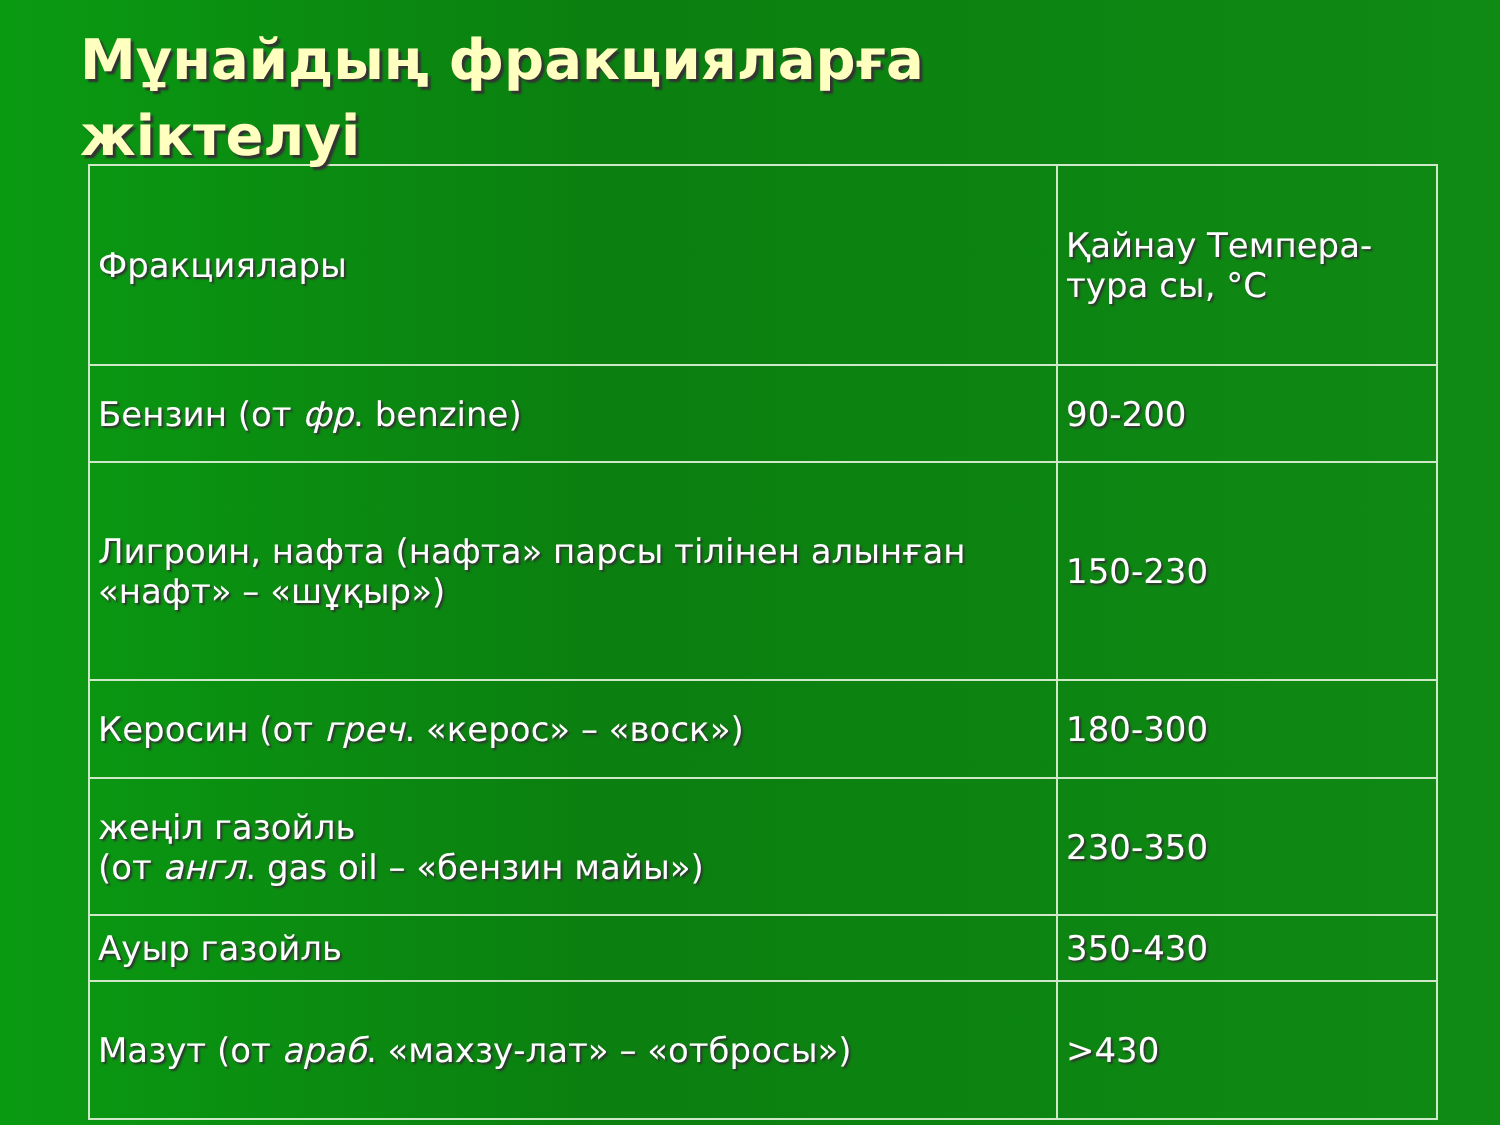Мұнайдың фракцияларға
жіктелуі
| Фракциялары | Қайнау Темпера-тура сы, °С |
| --- | --- |
| Бензин (от фр . benzine) | 90-200 |
| Лигроин, нафта (нафта» парсы тілінен алынған «нафт» – «шұқыр») | 150-230 |
| Керосин (от греч . «керос» – «воск») | 180-300 |
| жеңіл газойль (от англ . gas oil – «бензин майы») | 230-350 |
| Ауыр газойль | 350-430 |
| Мазут (от араб . «махзу-лат» – «отбросы») | >430 |